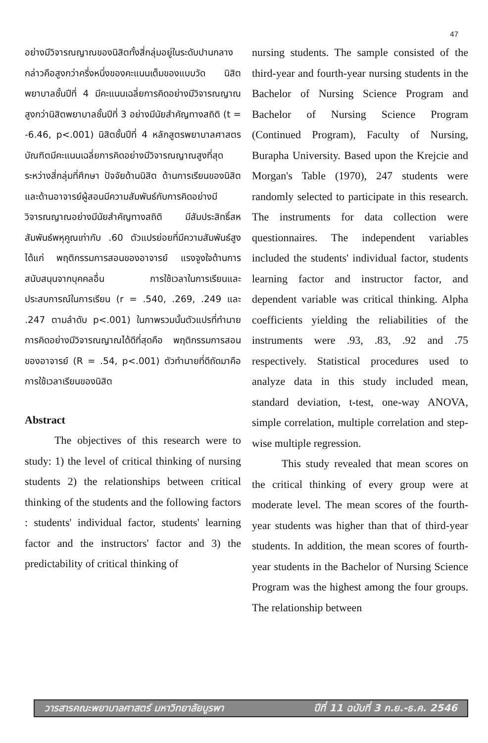47
อย่างมีวิจารณญาณของนิสิตทั้งสี่กลุ่มอยู่ในระดับปานกลาง กล่าวคือสูงกว่าครึ่งหนึ่งของคะแนนเต็มของแบบวัด นิสิตพยาบาลชั้นปีที่ 4 มีคะแนนเฉลี่ยการคิดอย่างมีวิจารณญาณสูงกว่านิสิตพยาบาลชั้นปีที่ 3 อย่างมีนัยสำคัญทางสถิติ (t = -6.46, p<.001) นิสิตชั้นปีที่ 4 หลักสูตรพยาบาลศาสตรบัณฑิตมีคะแนนเฉลี่ยการคิดอย่างมีวิจารณญาณสูงที่สุดระหว่างสี่กลุ่มที่ศึกษา ปัจจัยด้านนิสิต ด้านการเรียนของนิสิตและด้านอาจารย์ผู้สอนมีความสัมพันธ์กับการคิดอย่างมีวิจารณญาณอย่างมีนัยสำคัญทางสถิติ มีสัมประสิทธิ์สหสัมพันธ์พหุคูณเท่ากับ .60 ตัวแปรย่อยที่มีความสัมพันธ์สูงได้แก่ พฤติกรรมการสอนของอาจารย์ แรงจูงใจด้านการสนับสนุนจากบุคคลอื่น การใช้เวลาในการเรียนและประสบการณ์ในการเรียน (r = .540, .269, .249 และ .247 ตามลำดับ p<.001) ในภาพรวมนั้นตัวแปรที่ทำนายการคิดอย่างมีวิจารณญาณได้ดีที่สุดคือ พฤติกรรมการสอนของอาจารย์ (R = .54, p<.001) ตัวทำนายที่ดีถัดมาคือการใช้เวลาเรียนของนิสิต
Abstract
The objectives of this research were to study: 1) the level of critical thinking of nursing students 2) the relationships between critical thinking of the students and the following factors : students' individual factor, students' learning factor and the instructors' factor and 3) the predictability of critical thinking of
nursing students. The sample consisted of the third-year and fourth-year nursing students in the Bachelor of Nursing Science Program and Bachelor of Nursing Science Program (Continued Program), Faculty of Nursing, Burapha University. Based upon the Krejcie and Morgan's Table (1970), 247 students were randomly selected to participate in this research. The instruments for data collection were questionnaires. The independent variables included the students' individual factor, students learning factor and instructor factor, and dependent variable was critical thinking. Alpha coefficients yielding the reliabilities of the instruments were .93, .83, .92 and .75 respectively. Statistical procedures used to analyze data in this study included mean, standard deviation, t-test, one-way ANOVA, simple correlation, multiple correlation and step-wise multiple regression.
This study revealed that mean scores on the critical thinking of every group were at moderate level. The mean scores of the fourth-year students was higher than that of third-year students. In addition, the mean scores of fourth-year students in the Bachelor of Nursing Science Program was the highest among the four groups. The relationship between
วารสารคณะพยาบาลศาสตร์ มหาวิทยาลัยบูรพา ปีที่ 11 ฉบับที่ 3 ก.ย.-ธ.ค. 2546